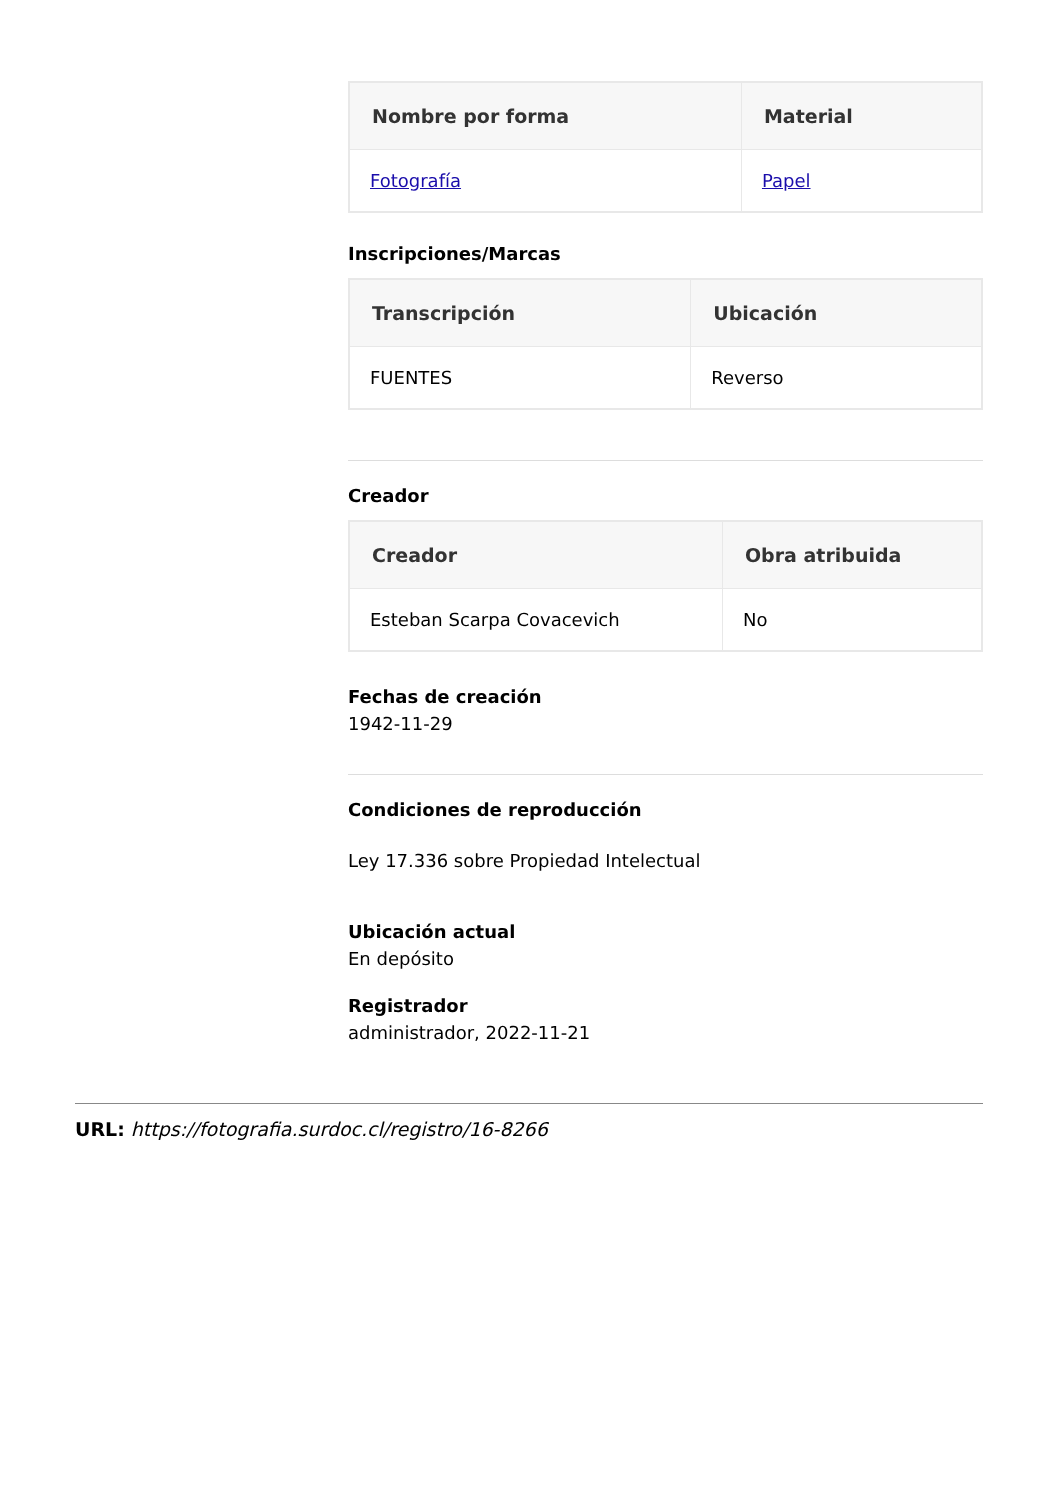| Nombre por forma | Material |
| --- | --- |
| Fotografía | Papel |
Inscripciones/Marcas
| Transcripción | Ubicación |
| --- | --- |
| FUENTES | Reverso |
Creador
| Creador | Obra atribuida |
| --- | --- |
| Esteban Scarpa Covacevich | No |
Fechas de creación
1942-11-29
Condiciones de reproducción
Ley 17.336 sobre Propiedad Intelectual
Ubicación actual
En depósito
Registrador
administrador, 2022-11-21
URL: https://fotografia.surdoc.cl/registro/16-8266